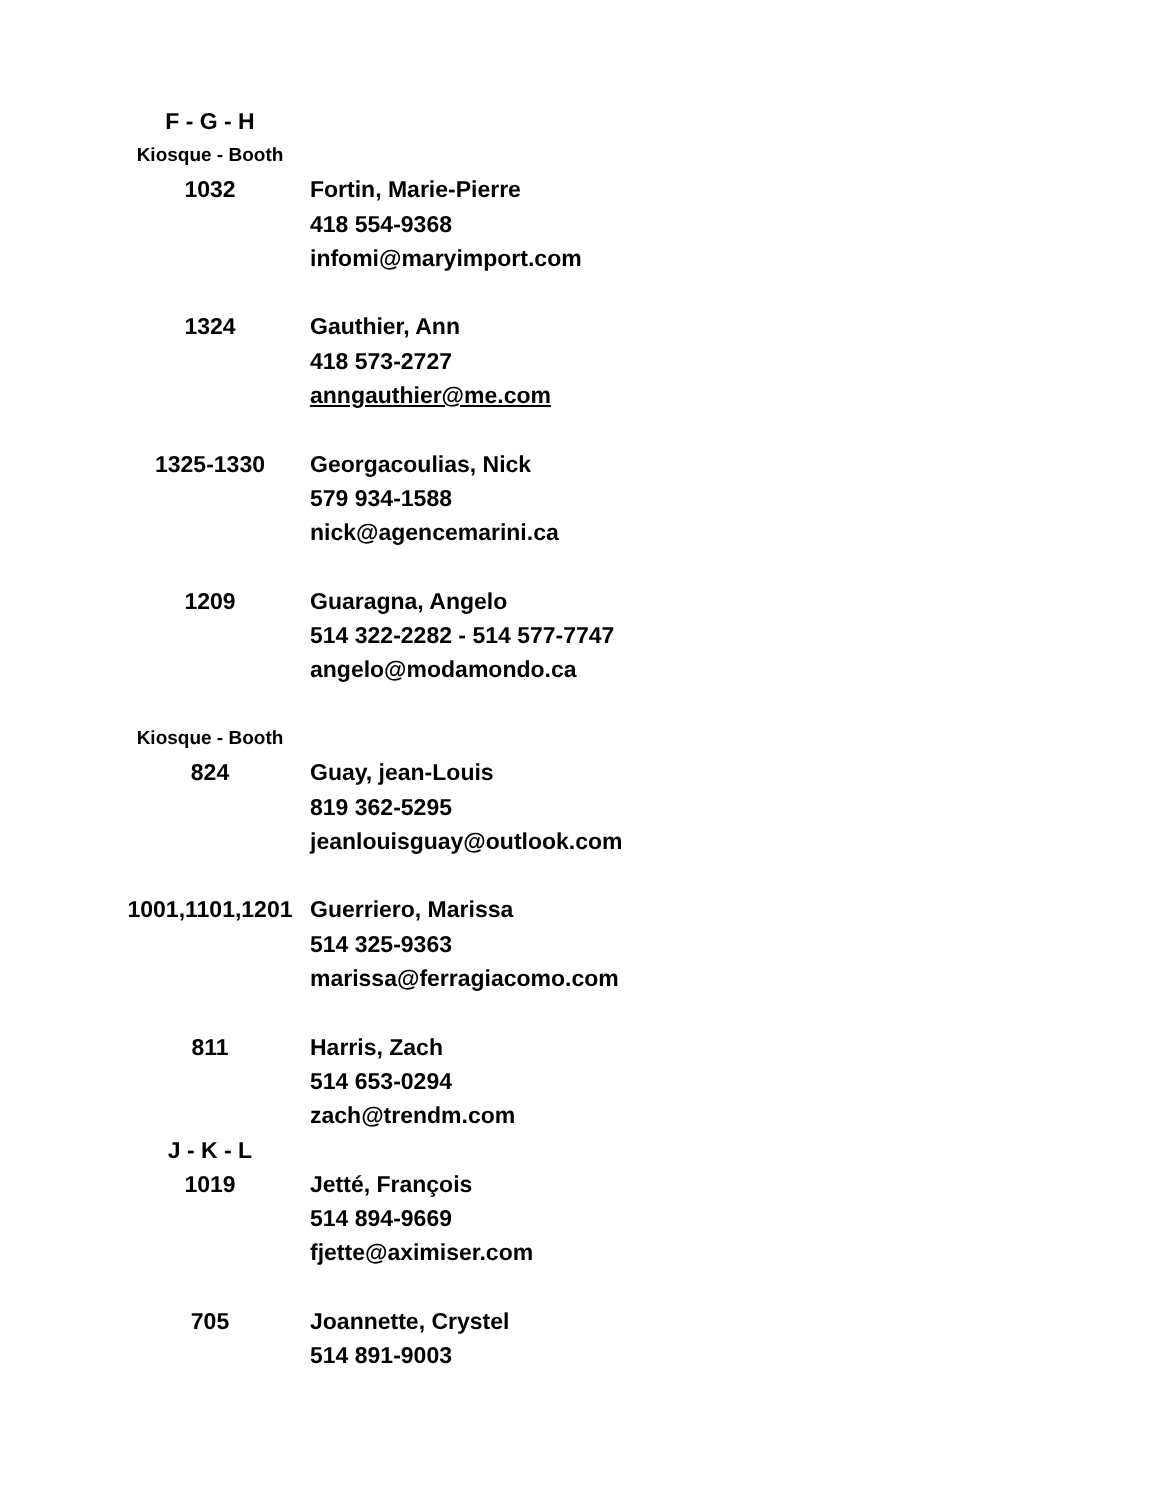| F - G - H | |
| Kiosque - Booth | |
| 1032 | Fortin, Marie-Pierre |
| | 418 554-9368 |
| | infomi@maryimport.com |
| 1324 | Gauthier, Ann |
| | 418 573-2727 |
| | anngauthier@me.com |
| 1325-1330 | Georgacoulias, Nick |
| | 579 934-1588 |
| | nick@agencemarini.ca |
| 1209 | Guaragna, Angelo |
| | 514 322-2282 - 514 577-7747 |
| | angelo@modamondo.ca |
| Kiosque - Booth | |
| 824 | Guay, jean-Louis |
| | 819 362-5295 |
| | jeanlouisguay@outlook.com |
| 1001,1101,1201 | Guerriero, Marissa |
| | 514 325-9363 |
| | marissa@ferragiacomo.com |
| 811 | Harris, Zach |
| | 514 653-0294 |
| | zach@trendm.com |
| J - K - L | |
| 1019 | Jetté, François |
| | 514 894-9669 |
| | fjette@aximiser.com |
| 705 | Joannette, Crystel |
| | 514 891-9003 |